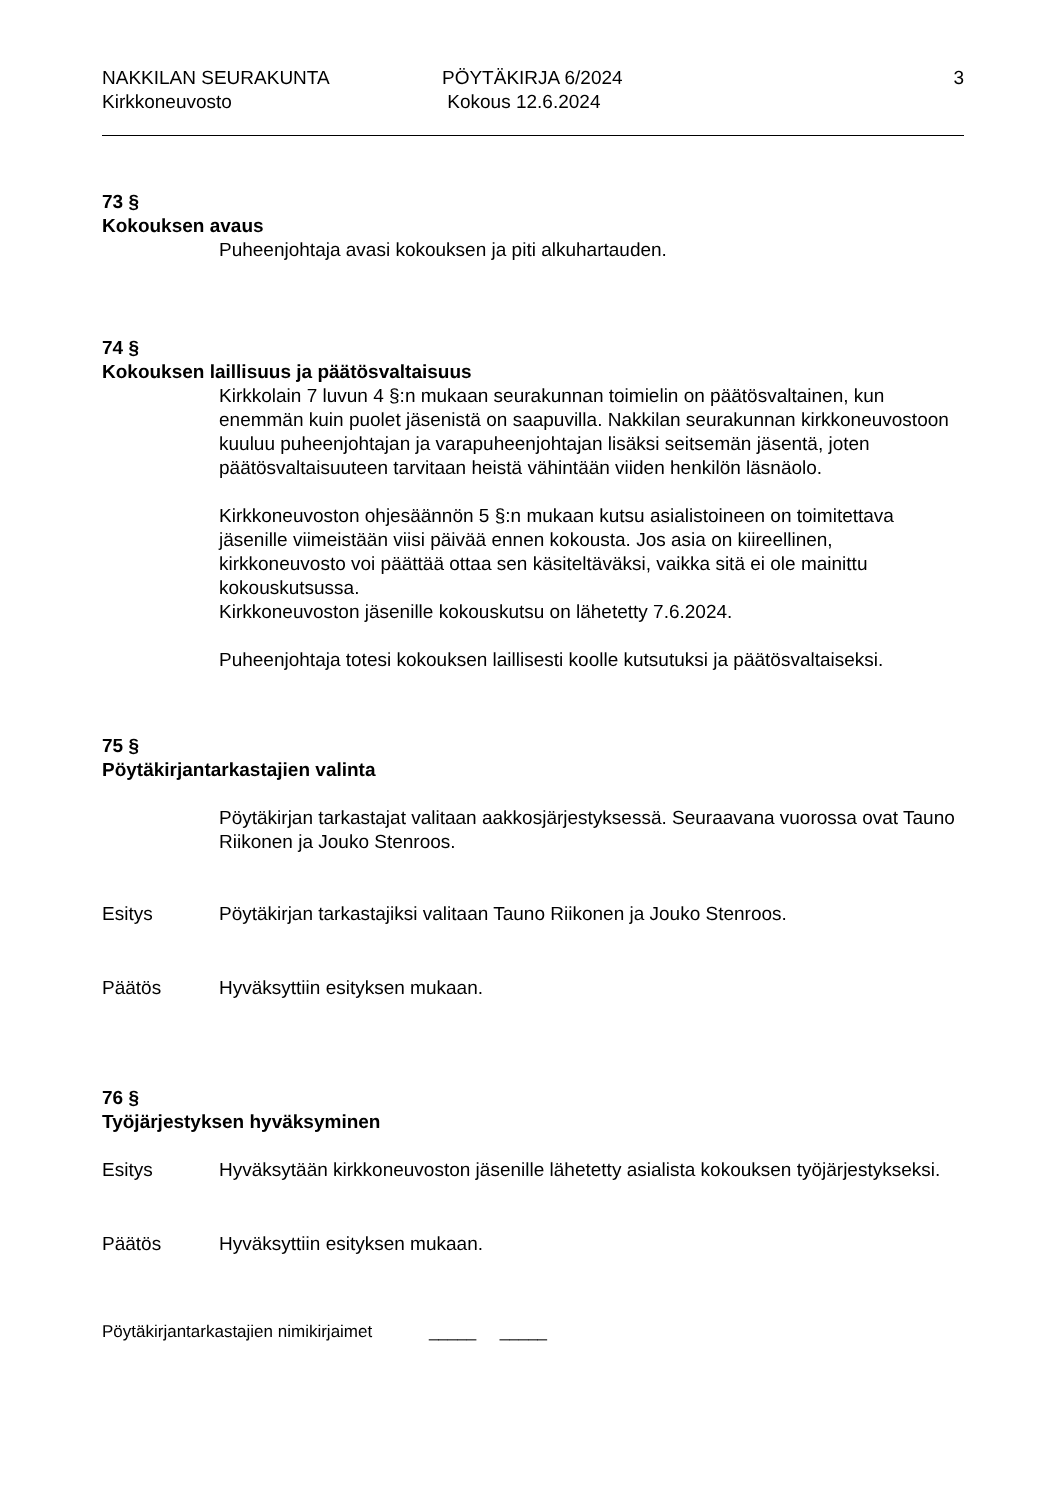NAKKILAN SEURAKUNTA PÖYTÄKIRJA 6/2024 3
Kirkkoneuvosto Kokous 12.6.2024
73 §
Kokouksen avaus
Puheenjohtaja avasi kokouksen ja piti alkuhartauden.
74 §
Kokouksen laillisuus ja päätösvaltaisuus
Kirkkolain 7 luvun 4 §:n mukaan seurakunnan toimielin on päätösvaltainen, kun enemmän kuin puolet jäsenistä on saapuvilla. Nakkilan seurakunnan kirkkoneuvostoon kuuluu puheenjohtajan ja varapuheenjohtajan lisäksi seitsemän jäsentä, joten päätösvaltaisuuteen tarvitaan heistä vähintään viiden henkilön läsnäolo.
Kirkkoneuvoston ohjesäännön 5 §:n mukaan kutsu asialistoineen on toimitettava jäsenille viimeistään viisi päivää ennen kokousta. Jos asia on kiireellinen, kirkkoneuvosto voi päättää ottaa sen käsiteltäväksi, vaikka sitä ei ole mainittu kokouskutsussa.
Kirkkoneuvoston jäsenille kokouskutsu on lähetetty 7.6.2024.
Puheenjohtaja totesi kokouksen laillisesti koolle kutsutuksi ja päätösvaltaiseksi.
75 §
Pöytäkirjantarkastajien valinta
Pöytäkirjan tarkastajat valitaan aakkosjärjestyksessä. Seuraavana vuorossa ovat Tauno Riikonen ja Jouko Stenroos.
Esitys Pöytäkirjan tarkastajiksi valitaan Tauno Riikonen ja Jouko Stenroos.
Päätös Hyväksyttiin esityksen mukaan.
76 §
Työjärjestyksen hyväksyminen
Esitys Hyväksytään kirkkoneuvoston jäsenille lähetetty asialista kokouksen työjärjestykseksi.
Päätös Hyväksyttiin esityksen mukaan.
Pöytäkirjantarkastajien nimikirjaimet _____ _____